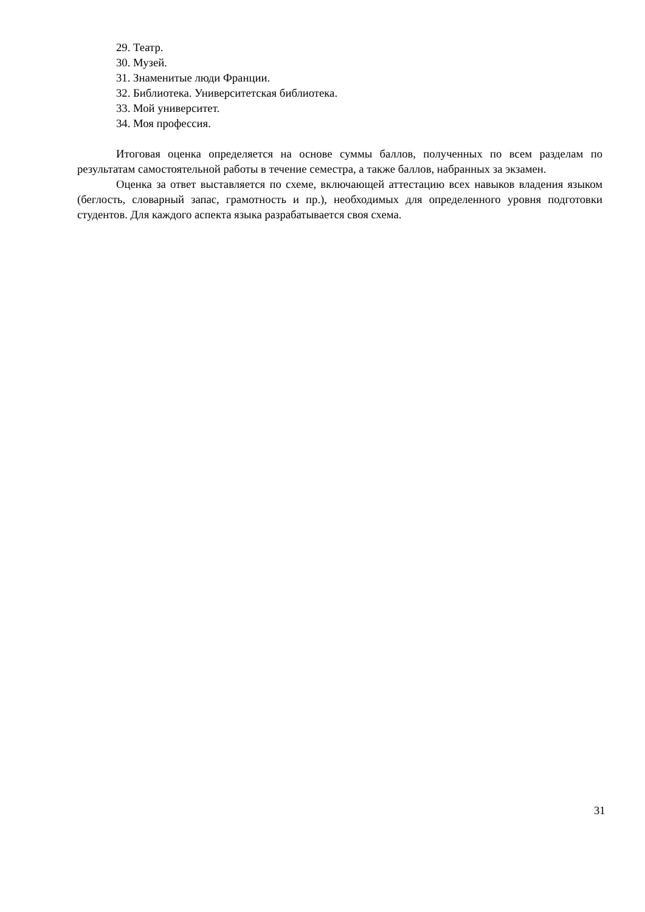29. Театр.
30. Музей.
31. Знаменитые люди Франции.
32. Библиотека. Университетская библиотека.
33. Мой университет.
34. Моя профессия.
Итоговая оценка определяется на основе суммы баллов, полученных по всем разделам по результатам самостоятельной работы в течение семестра, а также баллов, набранных за экзамен.
Оценка за ответ выставляется по схеме, включающей аттестацию всех навыков владения языком (беглость, словарный запас, грамотность и пр.), необходимых для определенного уровня подготовки студентов. Для каждого аспекта языка разрабатывается своя схема.
31